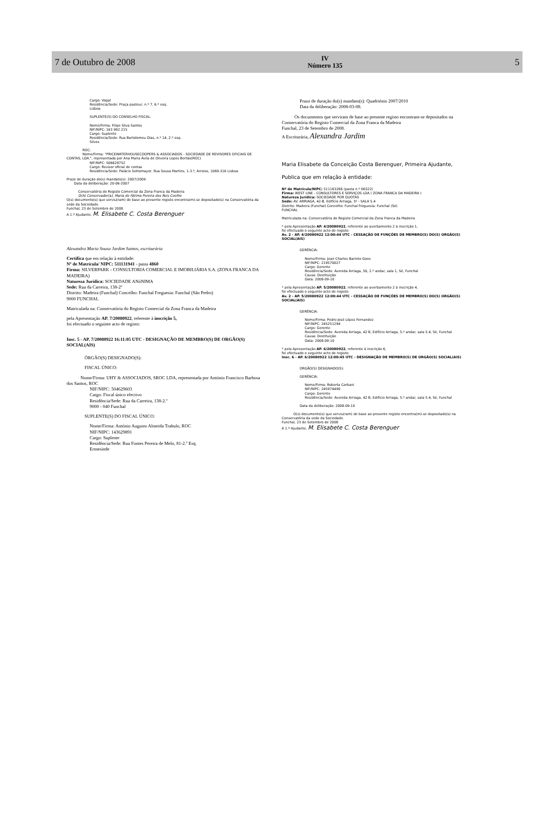7 de Outubro de 2008
IV
Número 135
5
Cargo: Vogal
Residência/Sede: Praça pasteur, n.º 7, 6.º esq.
Lisboa
SUPLENTE(S) DO CONSELHO FISCAL:
Nome/Firma: Filipe Silva Santos
NIF/NIPC: 163 992 215
Cargo: Suplente
Residência/Sede: Rua Bartolomeu Dias, n.º 14, 2.º esq.
Silves
ROC:
Nome/Firma: "PRICEWATERHOUSECOOPERS & ASSOCIADOS - SOCIEDADE DE REVISORES OFICIAIS DE CONTAS, LDA.", representada por Ana Maria Ávila de Oliveira Lopes Bertão(ROC)
NIF/NIPC: 506628752
Cargo: Revisor oficial de contas
Residência/Sede: Palácio Sottomayor, Rua Sousa Martins, 1-3.º, Arroios, 1069-316 Lisboa
Prazo de duração do(s) mandato(s): 2007/2009
Data da deliberação: 20-06-2007
Conservatória do Registo Comercial da Zona Franca da Madeira
O(A) Conservador(a), Maria de Fátima Pereira dos Reis Coelho
O(s) documento(s) que serviu(ram) de base ao presente registo encontra(m)-se depositado(s) na Conservatória da sede da Sociedade.
Funchal, 23 de Setembro de 2008
A 1.ª Ajudante, M. Elisabete C. Costa Berenguer
Alexandra Maria Sousa Jardim Santos, escriturária
Certifica que em relação à entidade:
Nº de Matrícula/ NIPC: 511131941 - pasta 4860
Firma: SILVERPARK - CONSULTORIA COMERCIAL E IMOBILIÁRIA S.A. (ZONA FRANCA DA MADEIRA)
Natureza Jurídica: SOCIEDADE ANóNIMA
Sede: Rua da Carreira, 138-2º
Distrito: Madeira (Funchal) Concelho: Funchal Freguesia: Funchal (São Pedro)
9000 FUNCHAL
Matriculada na: Conservatória do Registo Comercial da Zona Franca da Madeira
pela Apresentação AP. 7/20080922, referente à inscrição 5,
foi efectuado o seguinte acto de registo:
Insc. 5 - AP. 7/20080922 16:11:05 UTC - DESIGNAÇÃO DE MEMBRO(S) DE ORGÃO(S) SOCIAL(AIS)
ÓRGÃO(S) DESIGNADO(S):
FISCAL ÚNICO:
Nome/Firma: UHY & ASSOCIADOS, SROC LDA, representada por António Francisco Barbosa dos Santos, ROC
NIF/NIPC: 504629603
Cargo: Fiscal único efectivo
Residência/Sede: Rua da Carreira, 138-2.º
9000 - 040 Funchal
SUPLENTE(S) DO FISCAL ÚNICO:
Nome/Firma: António Augusto Almeida Trabulo, ROC
NIF/NIPC: 143629891
Cargo: Suplente
Residência/Sede: Rua Fontes Pereira de Melo, 81-2.º Esq.
Ermesinde
Prazo de duração do(s) mandato(s): Quadriénio 2007/2010
Data da deliberação: 2008-03-08.
Os documentos que serviram de base ao presente registo encontram-se depositados na Conservatória do Registo Comercial da Zona Franca da Madeira
Funchal, 23 de Setembro de 2008.
A Escriturária, Alexandra Jardim
Maria Elisabete da Conceição Costa Berenguer, Primeira Ajudante,
Publica que em relação à entidade:
Nº de Matrícula/NIPC: 511163266 (pasta n.º 06522)
Firma: WEST LINE - CONSULTORES E SERVIÇOS LDA ( ZONA FRANCA DA MADEIRA )
Natureza Jurídica: SOCIEDADE POR QUOTAS
Sede: AV. ARRIAGA, 42-B, Edifício Arriaga, 5º - SALA 5.4
Distrito: Madeira (Funchal) Concelho: Funchal Freguesia: Funchal (Sé)
FUNCHAL
Matriculada na: Conservatória do Registo Comercial da Zona Franca da Madeira
* pela Apresentação AP. 4/20080922, referente ao averbamento 2 à inscrição 1,
foi efectuado o seguinte acto de registo:
Av. 2 - AP. 4/20080922 12:00:44 UTC - CESSAÇÃO DE FUNÇÕES DE MEMBRO(S) DO(S) ORGÃO(S) SOCIAL(AIS)
GERÊNCIA:
Nome/Firma: Jean Charles Barreto Goes
NIF/NIPC: 219570027
Cargo: Gerente
Residência/Sede: Avenida Arriaga, 50, 2.º andar, sala 1, Sé, Funchal
Causa: Destituição
Data: 2008-09-10
* pela Apresentação AP. 5/20080922, referente ao averbamento 2 à inscrição 4,
foi efectuado o seguinte acto de registo:
Av. 2 - AP. 5/20080922 12:00:44 UTC - CESSAÇÃO DE FUNÇÕES DE MEMBRO(S) DO(S) ORGÃO(S) SOCIAL(AIS)
GERÊNCIA:
Nome/Firma: Pedro José López Fernandez
NIF/NIPC: 245251294
Cargo: Gerente
Residência/Sede: Avenida Arriaga, 42 B, Edifício Arriaga, 5.º andar, sala 5.4, Sé, Funchal
Causa: Destituição
Data: 2008-09-10
* pela Apresentação AP. 6/20080922, referente à inscrição 6,
foi efectuado o seguinte acto de registo:
Insc. 6 - AP. 6/20080922 12:00:45 UTC - DESIGNAÇÃO DE MEMBRO(S) DE ORGÃO(S) SOCIAL(AIS)
ORGÃO(S) DESIGNADO(S):
GERÊNCIA:
Nome/Firma: Roberta Corbani
NIF/NIPC: 245974490
Cargo: Gerente
Residência/Sede: Avenida Arriaga, 42 B, Edifício Arriaga, 5.º andar, sala 5.4, Sé, Funchal
Data da deliberação: 2008-09-10
O(s) documento(s) que serviu(ram) de base ao presente registo encontra(m)-se depositado(s) na Conservatória da sede da Sociedade.
Funchal, 23 de Setembro de 2008
A 1.ª Ajudante, M. Elisabete C. Costa Berenguer